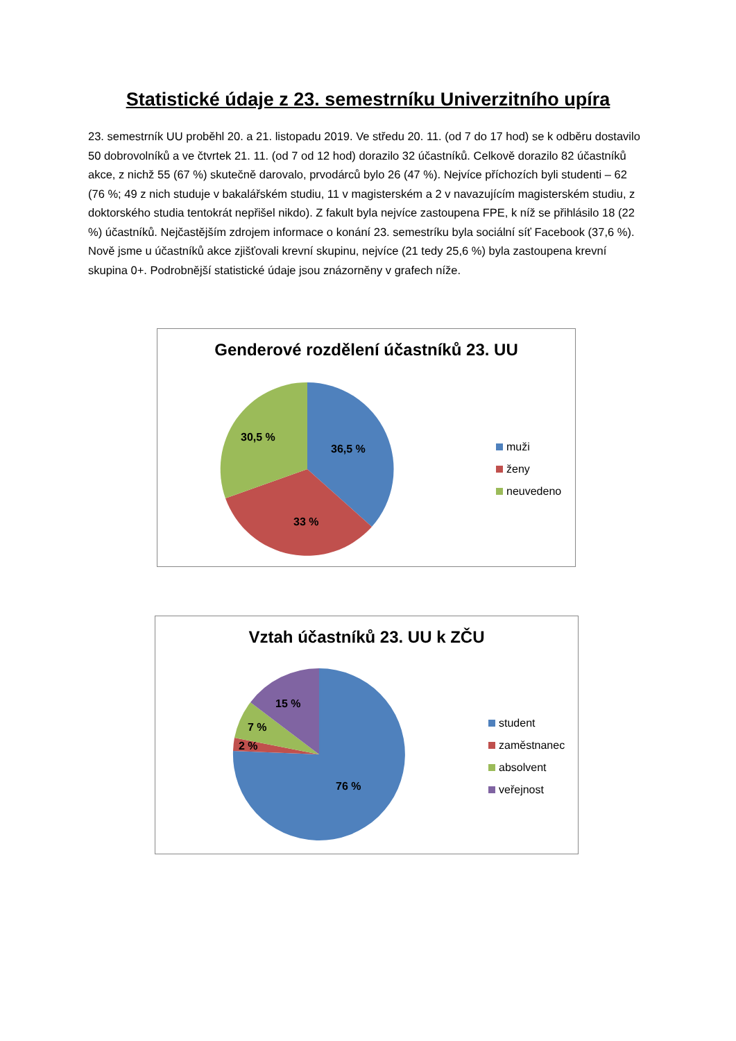Statistické údaje z 23. semestrníku Univerzitního upíra
23. semestrník UU proběhl 20. a 21. listopadu 2019. Ve středu 20. 11. (od 7 do 17 hod) se k odběru dostavilo 50 dobrovolníků a ve čtvrtek 21. 11. (od 7 od 12 hod) dorazilo 32 účastníků. Celkově dorazilo 82 účastníků akce, z nichž 55 (67 %) skutečně darovalo, prvodárců bylo 26 (47 %). Nejvíce příchozích byli studenti – 62 (76 %; 49 z nich studuje v bakalářském studiu, 11 v magisterském a 2 v navazujícím magisterském studiu, z doktorského studia tentokrát nepřišel nikdo). Z fakult byla nejvíce zastoupena FPE, k níž se přihlásilo 18 (22 %) účastníků. Nejčastějším zdrojem informace o konání 23. semestríku byla sociální síť Facebook (37,6 %). Nově jsme u účastníků akce zjišťovali krevní skupinu, nejvíce (21 tedy 25,6 %) byla zastoupena krevní skupina 0+. Podrobnější statistické údaje jsou znázorněny v grafech níže.
Genderové rozdělení účastníků 23. UU
36,5 %
33 %
30,5 %
muži
ženy
neuvedeno
Vztah účastníků 23. UU k ZČU
76 %
2 %
7 %
15 %
student
zaměstnanec
absolvent
veřejnost